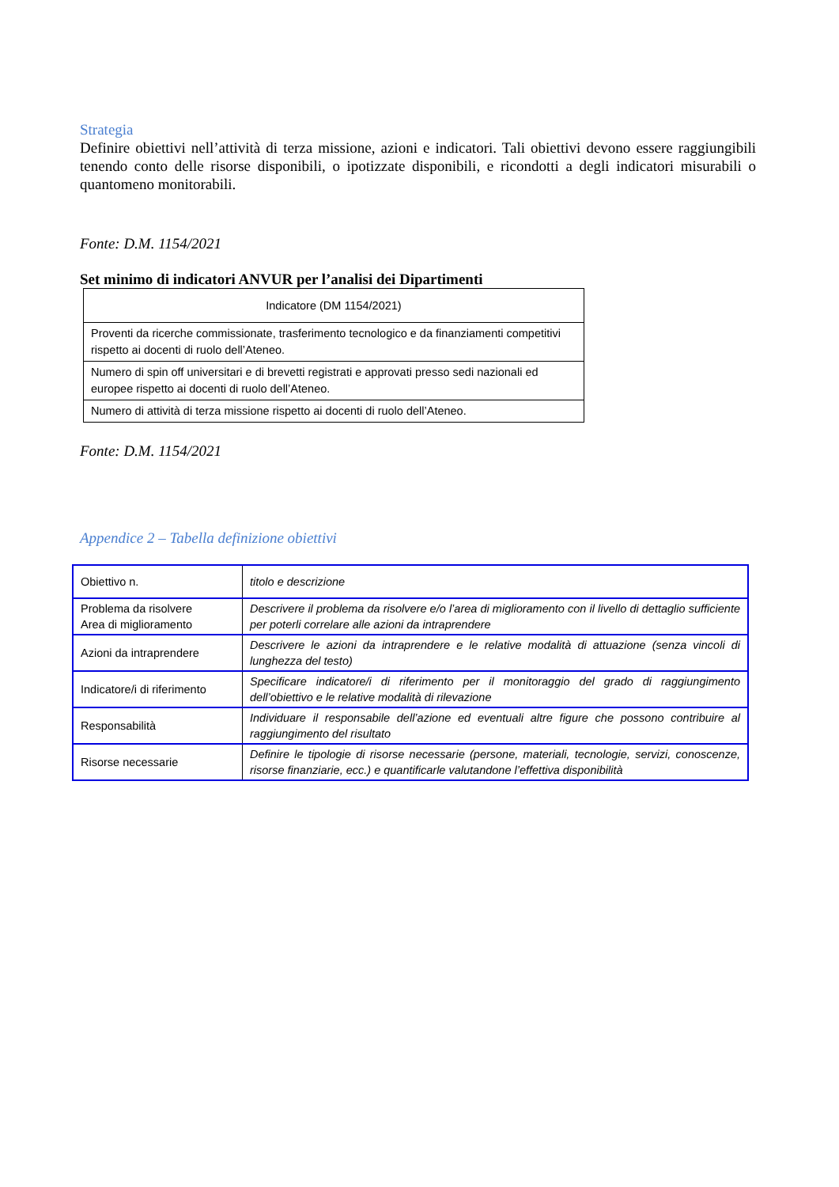Strategia
Definire obiettivi nell’attività di terza missione, azioni e indicatori. Tali obiettivi devono essere raggiungibili tenendo conto delle risorse disponibili, o ipotizzate disponibili, e ricondotti a degli indicatori misurabili o quantomeno monitorabili.
Fonte: D.M. 1154/2021
Set minimo di indicatori ANVUR per l’analisi dei Dipartimenti
| Indicatore (DM 1154/2021) |
| Proventi da ricerche commissionate, trasferimento tecnologico e da finanziamenti competitivi rispetto ai docenti di ruolo dell’Ateneo. |
| Numero di spin off universitari e di brevetti registrati e approvati presso sedi nazionali ed europee rispetto ai docenti di ruolo dell’Ateneo. |
| Numero di attività di terza missione rispetto ai docenti di ruolo dell’Ateneo. |
Fonte: D.M. 1154/2021
Appendice 2 – Tabella definizione obiettivi
| Obiettivo n. | titolo e descrizione |
| Problema da risolvere Area di miglioramento | Descrivere il problema da risolvere e/o l’area di miglioramento con il livello di dettaglio sufficiente per poterli correlare alle azioni da intraprendere |
| Azioni da intraprendere | Descrivere le azioni da intraprendere e le relative modalità di attuazione (senza vincoli di lunghezza del testo) |
| Indicatore/i di riferimento | Specificare indicatore/i di riferimento per il monitoraggio del grado di raggiungimento dell’obiettivo e le relative modalità di rilevazione |
| Responsabilità | Individuare il responsabile dell’azione ed eventuali altre figure che possono contribuire al raggiungimento del risultato |
| Risorse necessarie | Definire le tipologie di risorse necessarie (persone, materiali, tecnologie, servizi, conoscenze, risorse finanziarie, ecc.) e quantificarle valutandone l’effettiva disponibilità |